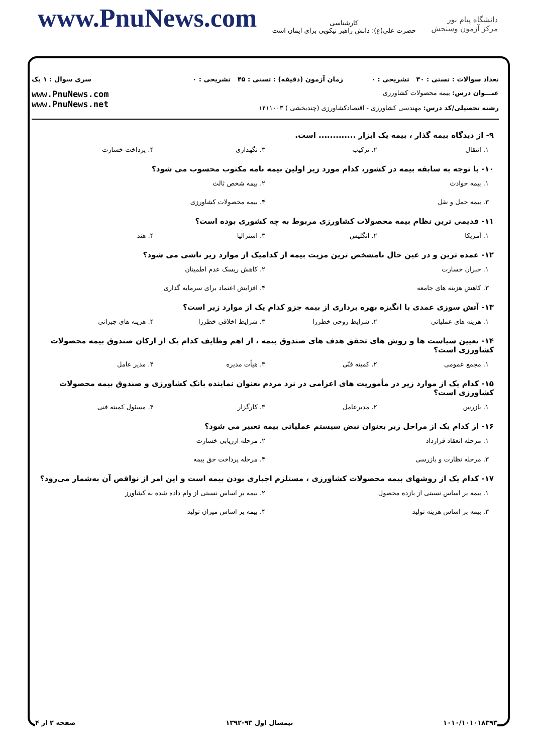www.PnuNews.com
کارشناسی
حضرت علی(ع): دانش راهبر نیکویی برای ایمان است
دانشگاه پیام نور
مرکز آزمون وسنجش
تعداد سوالات : تستی : ۳۰ تشریحی : ۰
زمان آزمون (دقیقه) : تستی : ۴۵ تشریحی : ۰
سری سوال : ۱ یک
عنـــوان درس: بیمه محصولات کشاورزی
رشته تحصیلی/کد درس: مهندسی کشاورزی - اقتصادکشاورزی (چندبخشی ) ۱۴۱۱۰۰۳
www.PnuNews.com
www.PnuNews.net
۹- از دیدگاه بیمه گذار ، بیمه یک ابزار ............. است.
۱. انتقال
۲. ترکیب
۳. نگهداری
۴. پرداخت خسارت
۱۰- با توجه به سابقه بیمه در کشور، کدام مورد زیر اولین بیمه نامه مکتوب محسوب می شود؟
۱. بیمه حوادث
۲. بیمه شخص ثالث
۳. بیمه حمل و نقل
۴. بیمه محصولات کشاورزی
۱۱- قدیمی ترین نظام بیمه محصولات کشاورزی مربوط به چه کشوری بوده است؟
۱. آمریکا
۲. انگلیس
۳. استرالیا
۴. هند
۱۲- عمده ترین و در عین حال نامشخص ترین مزیت بیمه از کدامیک از موارد زیر ناشی می شود؟
۱. جبران خسارت
۲. کاهش ریسک عدم اطمینان
۳. کاهش هزینه های جامعه
۴. افزایش اعتماد برای سرمایه گذاری
۱۳- آتش سوزی عمدی با انگیزه بهره برداری از بیمه جزو کدام یک از موارد زیر است؟
۱. هزینه های عملیاتی
۲. شرایط روحی خطرزا
۳. شرایط اخلاقی خطرزا
۴. هزینه های جبرانی
۱۴- تعیین سیاست ها و روش های تحقق هدف های صندوق بیمه ، از اهم وظایف کدام یک از ارکان صندوق بیمه محصولات کشاورزی است؟
۱. مجمع عمومی
۲. کمیته فنّی
۳. هیأت مدیره
۴. مدیر عامل
۱۵- کدام یک از موارد زیر در مأموریت های اعزامی در نزد مردم بعنوان نماینده بانک کشاورزی و صندوق بیمه محصولات کشاورزی است؟
۱. بازرس
۲. مدیرعامل
۳. کارگزار
۴. مسئول کمیته فنی
۱۶- از کدام یک از مراحل زیر بعنوان نبض سیستم عملیاتی بیمه تعبیر می شود؟
۱. مرحله انعقاد قرارداد
۲. مرحله ارزیابی خسارت
۳. مرحله نظارت و بازرسی
۴. مرحله پرداخت حق بیمه
۱۷- کدام یک از روشهای بیمه محصولات کشاورزی ، مستلزم اجباری بودن بیمه است و این امر از نواقص آن به‌شمار می‌رود؟
۱. بیمه بر اساس نسبتی از بازده محصول
۲. بیمه بر اساس نسبتی از وام داده شده به کشاورز
۳. بیمه بر اساس هزینه تولید
۴. بیمه بر اساس میزان تولید
۱۰۱۰/۱۰۱۰۱۸۳۹۳ نیمسال اول ۹۳-۱۳۹۲ صفحه ۲ از ۴